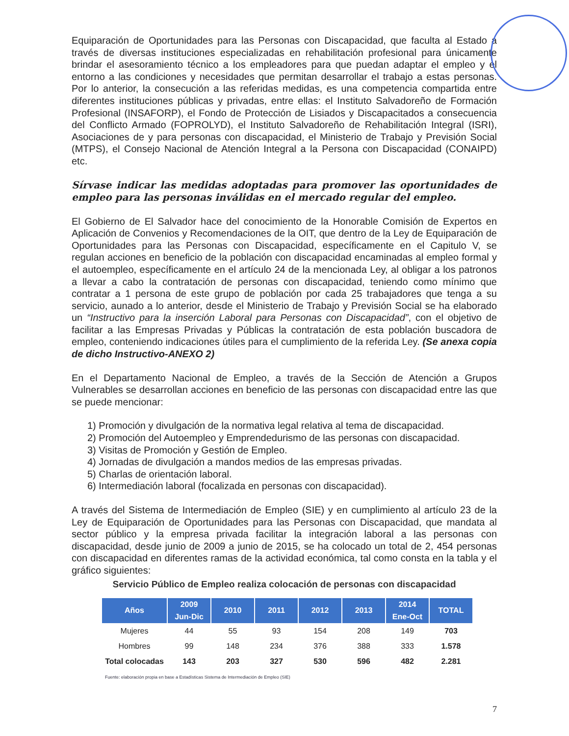Equiparación de Oportunidades para las Personas con Discapacidad, que faculta al Estado a través de diversas instituciones especializadas en rehabilitación profesional para únicamente brindar el asesoramiento técnico a los empleadores para que puedan adaptar el empleo y el entorno a las condiciones y necesidades que permitan desarrollar el trabajo a estas personas. Por lo anterior, la consecución a las referidas medidas, es una competencia compartida entre diferentes instituciones públicas y privadas, entre ellas: el Instituto Salvadoreño de Formación Profesional (INSAFORP), el Fondo de Protección de Lisiados y Discapacitados a consecuencia del Conflicto Armado (FOPROLYD), el Instituto Salvadoreño de Rehabilitación Integral (ISRI), Asociaciones de y para personas con discapacidad, el Ministerio de Trabajo y Previsión Social (MTPS), el Consejo Nacional de Atención Integral a la Persona con Discapacidad (CONAIPD) etc.
Sírvase indicar las medidas adoptadas para promover las oportunidades de empleo para las personas inválidas en el mercado regular del empleo.
El Gobierno de El Salvador hace del conocimiento de la Honorable Comisión de Expertos en Aplicación de Convenios y Recomendaciones de la OIT, que dentro de la Ley de Equiparación de Oportunidades para las Personas con Discapacidad, específicamente en el Capitulo V, se regulan acciones en beneficio de la población con discapacidad encaminadas al empleo formal y el autoempleo, específicamente en el artículo 24 de la mencionada Ley, al obligar a los patronos a llevar a cabo la contratación de personas con discapacidad, teniendo como mínimo que contratar a 1 persona de este grupo de población por cada 25 trabajadores que tenga a su servicio, aunado a lo anterior, desde el Ministerio de Trabajo y Previsión Social se ha elaborado un “Instructivo para la inserción Laboral para Personas con Discapacidad”, con el objetivo de facilitar a las Empresas Privadas y Públicas la contratación de esta población buscadora de empleo, conteniendo indicaciones útiles para el cumplimiento de la referida Ley. (Se anexa copia de dicho Instructivo-ANEXO 2)
En el Departamento Nacional de Empleo, a través de la Sección de Atención a Grupos Vulnerables se desarrollan acciones en beneficio de las personas con discapacidad entre las que se puede mencionar:
1) Promoción y divulgación de la normativa legal relativa al tema de discapacidad.
2) Promoción del Autoempleo y Emprendedurismo de las personas con discapacidad.
3) Visitas de Promoción y Gestión de Empleo.
4) Jornadas de divulgación a mandos medios de las empresas privadas.
5) Charlas de orientación laboral.
6) Intermediación laboral (focalizada en personas con discapacidad).
A través del Sistema de Intermediación de Empleo (SIE) y en cumplimiento al artículo 23 de la Ley de Equiparación de Oportunidades para las Personas con Discapacidad, que mandata al sector público y la empresa privada facilitar la integración laboral a las personas con discapacidad, desde junio de 2009 a junio de 2015, se ha colocado un total de 2, 454 personas con discapacidad en diferentes ramas de la actividad económica, tal como consta en la tabla y el gráfico siguientes:
Servicio Público de Empleo realiza colocación de personas con discapacidad
| Años | 2009 Jun-Dic | 2010 | 2011 | 2012 | 2013 | 2014 Ene-Oct | TOTAL |
| --- | --- | --- | --- | --- | --- | --- | --- |
| Mujeres | 44 | 55 | 93 | 154 | 208 | 149 | 703 |
| Hombres | 99 | 148 | 234 | 376 | 388 | 333 | 1.578 |
| Total colocadas | 143 | 203 | 327 | 530 | 596 | 482 | 2.281 |
Fuente: elaboración propia en base a Estadísticas Sistema de Intermediación de Empleo (SIE)
7